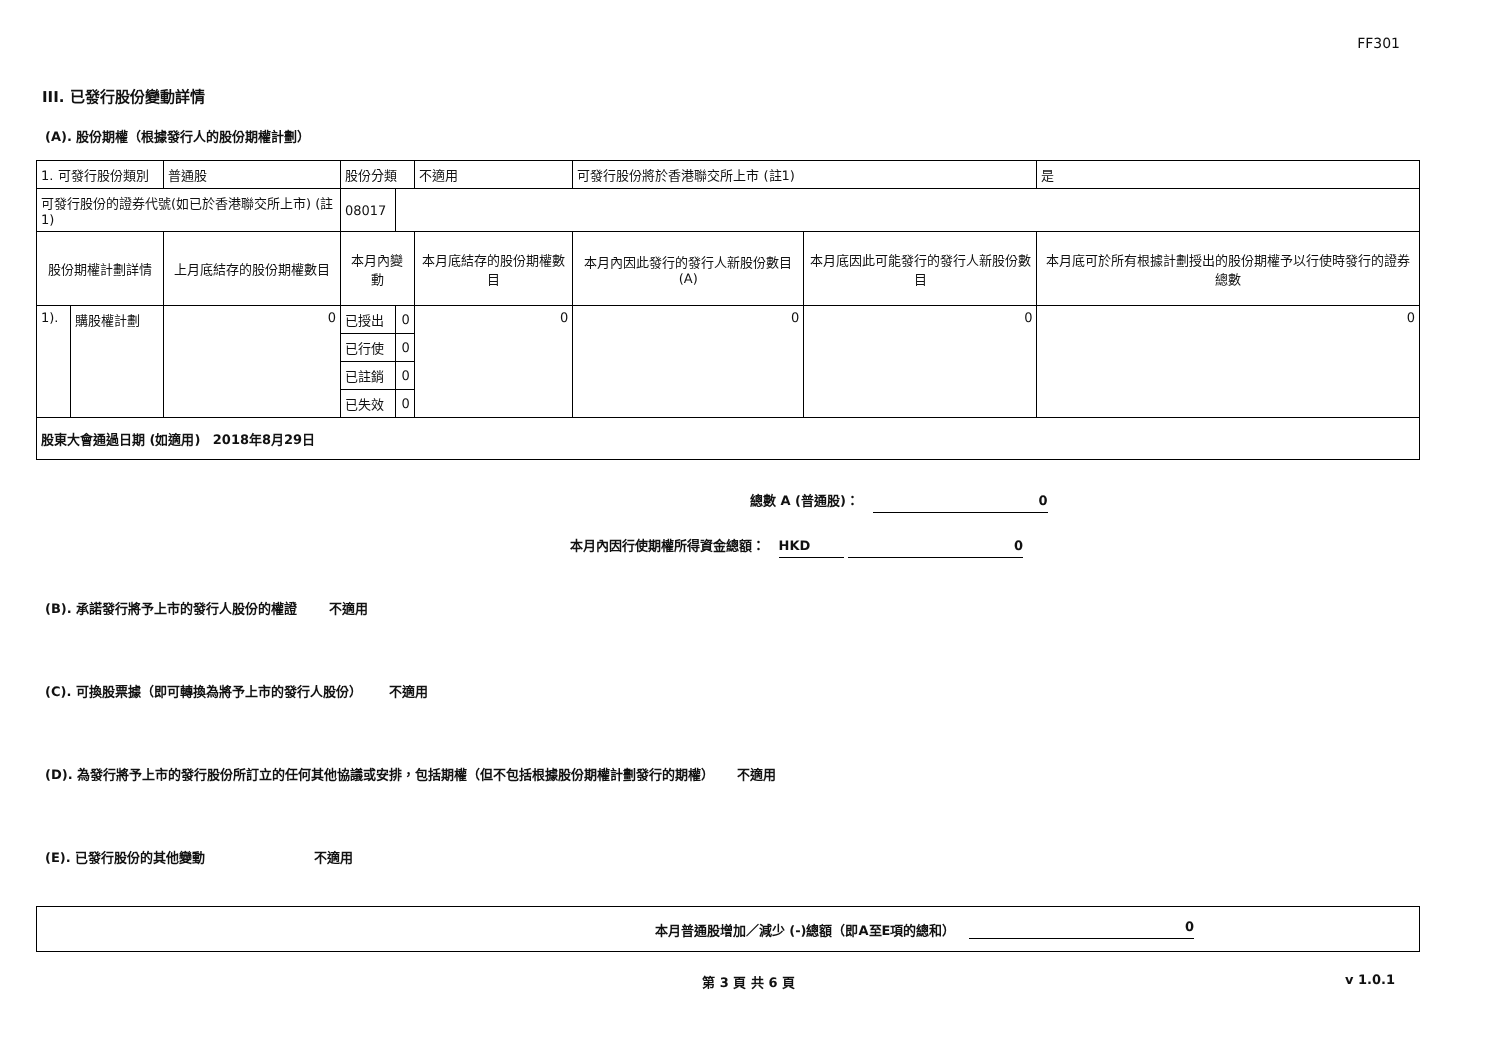FF301
III. 已發行股份變動詳情
(A). 股份期權（根據發行人的股份期權計劃）
| 1. 可發行股份類別 | | 普通股 | 股份分類 | | 不適用 | 可發行股份將於香港聯交所上市 (註1) | | 是 |
| 可發行股份的證券代號(如已於香港聯交所上市) (註1) | | | 08017 | | | | | |
| 股份期權計劃詳情 | | 上月底結存的股份期權數目 | 本月內變動 | | 本月底結存的股份期權數目 | 本月內因此發行的發行人新股份數目 (A) | 本月底因此可能發行的發行人新股份數目 | 本月底可於所有根據計劃授出的股份期權予以行使時發行的證券總數 |
| 1). | 購股權計劃 | 0 | 已授出 | 0 | 0 | 0 | 0 | 0 |
| | | | 已行使 | 0 | | | | |
| | | | 已註銷 | 0 | | | | |
| | | | 已失效 | 0 | | | | |
| 股東大會通過日期 (如適用) 2018年8月29日 | | | | | | | | |
總數 A (普通股)： 0
本月內因行使期權所得資金總額： HKD 0
(B). 承諾發行將予上市的發行人股份的權證 不適用
(C). 可換股票據（即可轉換為將予上市的發行人股份） 不適用
(D). 為發行將予上市的發行股份所訂立的任何其他協議或安排，包括期權（但不包括根據股份期權計劃發行的期權） 不適用
(E). 已發行股份的其他變動 不適用
本月普通股增加／減少 (-)總額（即A至E項的總和） 0
第 3 頁 共 6 頁 v 1.0.1